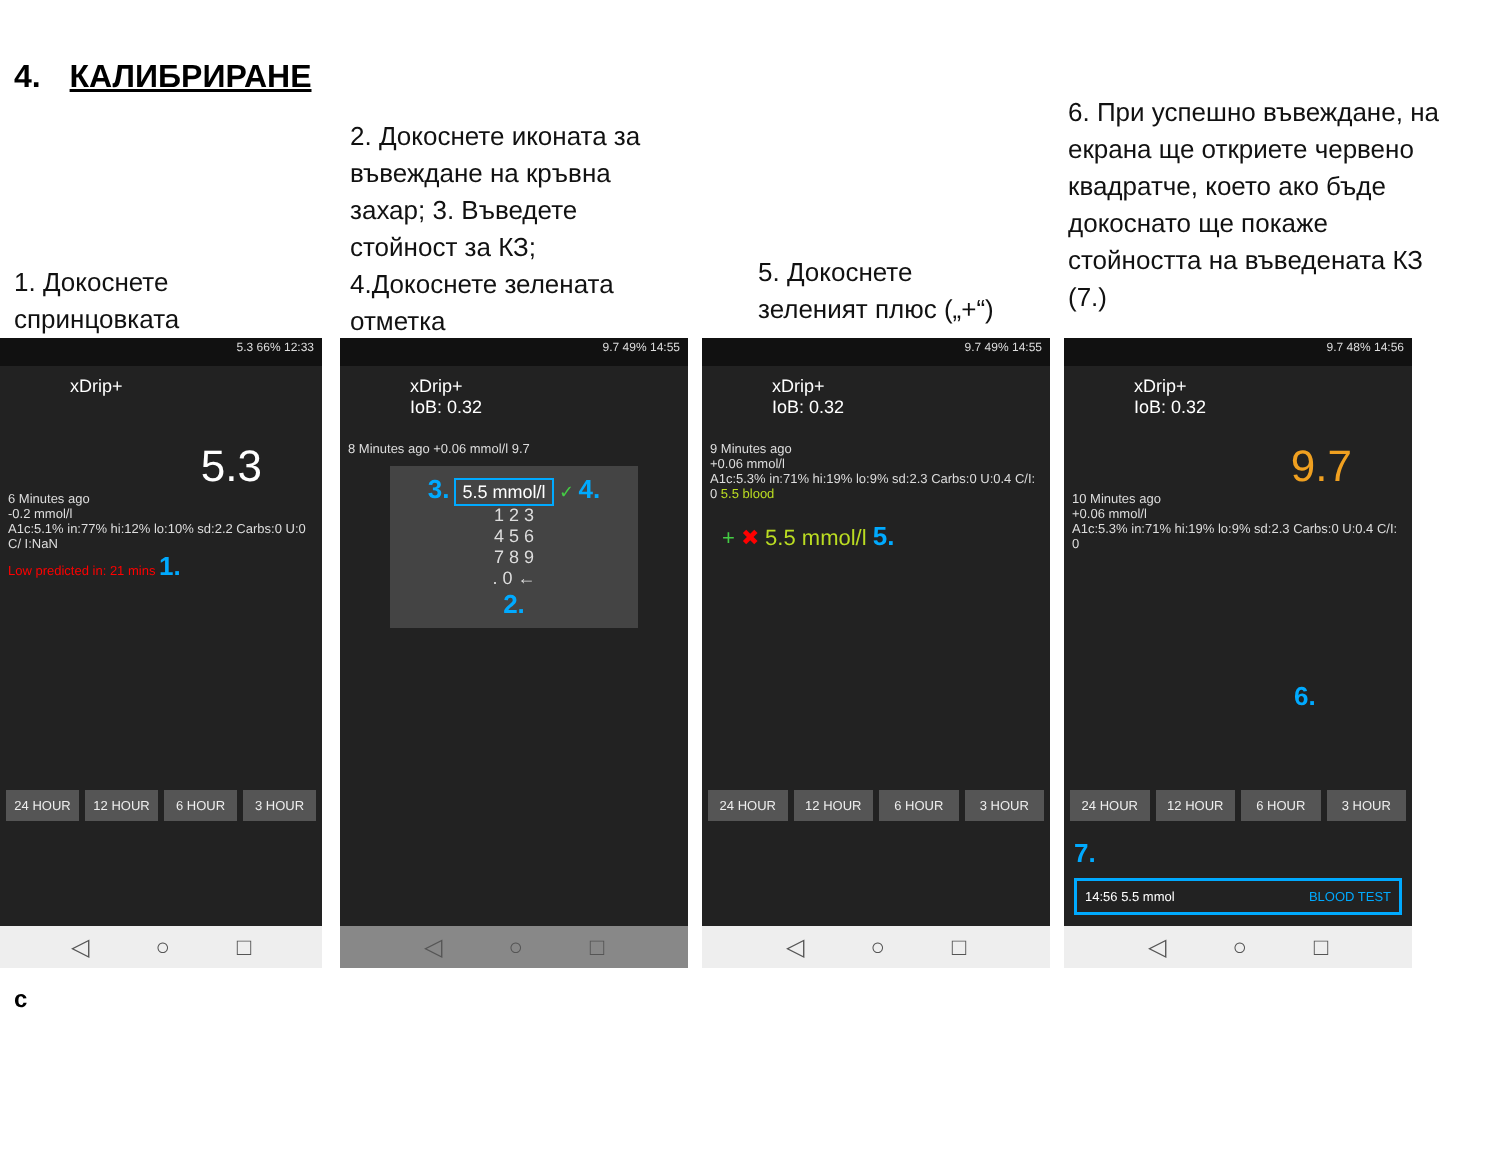4. КАЛИБРИРАНЕ
1. Докоснете
спринцовката
2. Докоснете иконата за въвеждане на кръвна захар; 3. Въведете стойност за КЗ;
4.Докоснете зелената отметка
5. Докоснете
зеленият плюс („+“)
6. При успешно въвеждане, на екрана ще откриете червено квадратче, което ако бъде докоснато ще покаже стойността на въведената КЗ (7.)
5.3 66% 12:33
xDrip+
5.3
6 Minutes ago
-0.2 mmol/l
A1c:5.1% in:77% hi:12% lo:10% sd:2.2 Carbs:0 U:0 C/ I:NaN
Low predicted in: 21 mins 1.
24 HOUR 12 HOUR 6 HOUR 3 HOUR
◁ ○ □
9.7 49% 14:55
xDrip+
IoB: 0.32
8 Minutes ago +0.06 mmol/l 9.7
3. 5.5 mmol/l ✓ 4.
1 2 3
4 5 6
7 8 9
. 0 ←
2.
◁ ○ □
9.7 49% 14:55
xDrip+
IoB: 0.32
9 Minutes ago
+0.06 mmol/l
A1c:5.3% in:71% hi:19% lo:9% sd:2.3 Carbs:0 U:0.4 C/I: 0 5.5 blood
+ ✖ 5.5 mmol/l 5.
24 HOUR 12 HOUR 6 HOUR 3 HOUR
◁ ○ □
9.7 48% 14:56
xDrip+
IoB: 0.32
9.7
10 Minutes ago
+0.06 mmol/l
A1c:5.3% in:71% hi:19% lo:9% sd:2.3 Carbs:0 U:0.4 C/I: 0
6.
24 HOUR 12 HOUR 6 HOUR 3 HOUR
7.
14:56 5.5 mmol BLOOD TEST
◁ ○ □
с